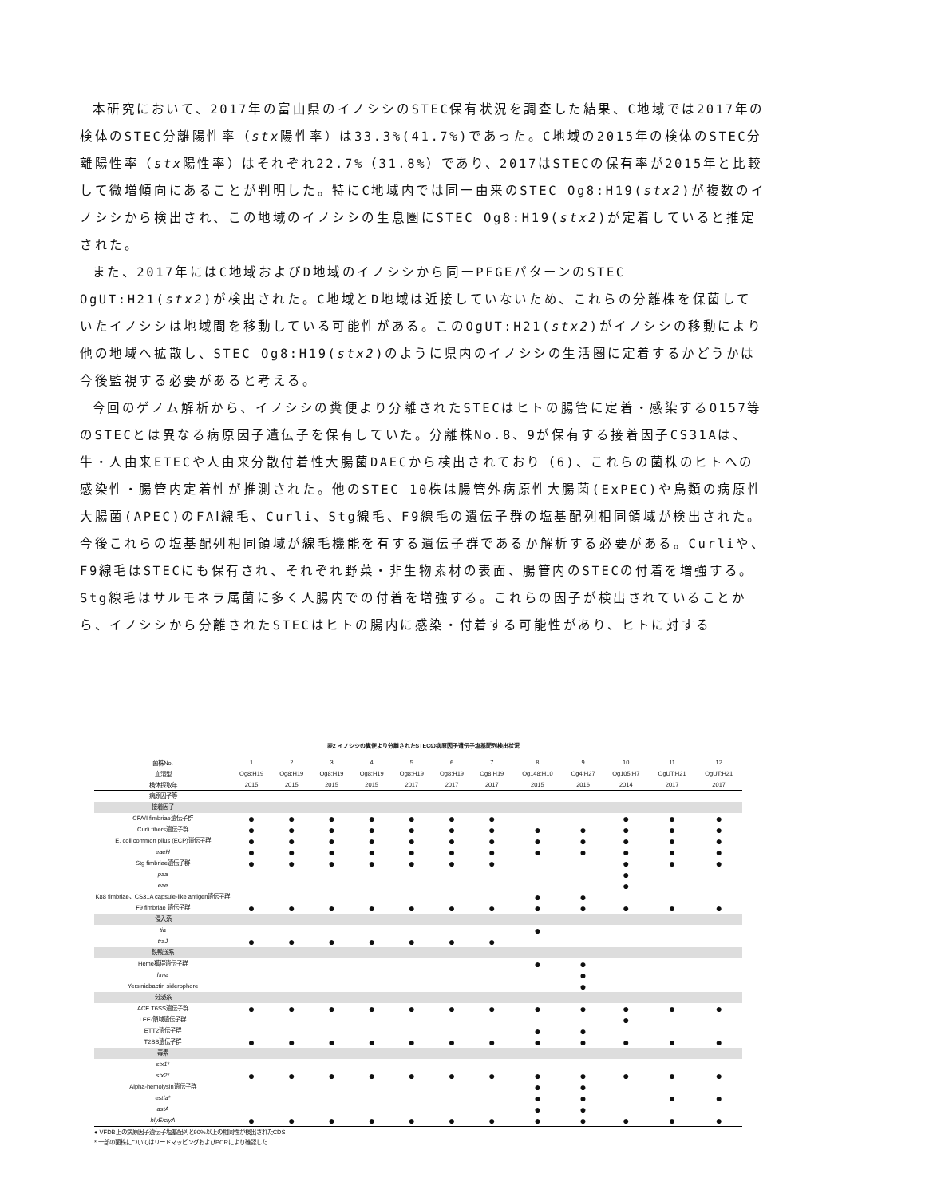本研究において、2017年の富山県のイノシシのSTEC保有状況を調査した結果、C地域では2017年の検体のSTEC分離陽性率（stx陽性率）は33.3%(41.7%)であった。C地域の2015年の検体のSTEC分離陽性率（stx陽性率）はそれぞれ22.7%（31.8%）であり、2017はSTECの保有率が2015年と比較して微増傾向にあることが判明した。特にC地域内では同一由来のSTEC Og8:H19(stx2)が複数のイノシシから検出され、この地域のイノシシの生息圏にSTEC Og8:H19(stx2)が定着していると推定された。
また、2017年にはC地域およびD地域のイノシシから同一PFGEパターンのSTEC OgUT:H21(stx2)が検出された。C地域とD地域は近接していないため、これらの分離株を保菌していたイノシシは地域間を移動している可能性がある。このOgUT:H21(stx2)がイノシシの移動により他の地域へ拡散し、STEC Og8:H19(stx2)のように県内のイノシシの生活圏に定着するかどうかは今後監視する必要があると考える。
今回のゲノム解析から、イノシシの糞便より分離されたSTECはヒトの腸管に定着・感染するO157等のSTECとは異なる病原因子遺伝子を保有していた。分離株No.8、9が保有する接着因子CS31Aは、牛・人由来ETECや人由来分散付着性大腸菌DAECから検出されており（6)、これらの菌株のヒトへの感染性・腸管内定着性が推測された。他のSTEC 10株は腸管外病原性大腸菌(ExPEC)や鳥類の病原性大腸菌(APEC)のFAⅠ線毛、Curli、Stg線毛、F9線毛の遺伝子群の塩基配列相同領域が検出された。今後これらの塩基配列相同領域が線毛機能を有する遺伝子群であるか解析する必要がある。Curliや、F9線毛はSTECにも保有され、それぞれ野菜・非生物素材の表面、腸管内のSTECの付着を増強する。Stg線毛はサルモネラ属菌に多く人腸内での付着を増強する。これらの因子が検出されていることから、イノシシから分離されたSTECはヒトの腸内に感染・付着する可能性があり、ヒトに対する
表2 イノシシの糞便より分離されたSTECの病原因子遺伝子塩基配列検出状況
| 菌株No. | 1 | 2 | 3 | 4 | 5 | 6 | 7 | 8 | 9 | 10 | 11 | 12 |
| --- | --- | --- | --- | --- | --- | --- | --- | --- | --- | --- | --- | --- |
| 血清型 | Og8:H19 | Og8:H19 | Og8:H19 | Og8:H19 | Og8:H19 | Og8:H19 | Og8:H19 | Og148:H10 | Og4:H27 | Og105:H7 | OgUT:H21 | OgUT:H21 |
| 検体採取年 | 2015 | 2015 | 2015 | 2015 | 2017 | 2017 | 2017 | 2015 | 2016 | 2014 | 2017 | 2017 |
| 病原因子等 | | | | | | | | | | | | |
| 接着因子 | | | | | | | | | | | | |
| CFA/I fimbriae遺伝子群 | ● | ● | ● | ● | ● | ● | ● | | | ● | ● | ● |
| Curli fibers遺伝子群 | ● | ● | ● | ● | ● | ● | ● | ● | ● | ● | ● | ● |
| E. coli common pilus (ECP)遺伝子群 | ● | ● | ● | ● | ● | ● | ● | ● | ● | ● | ● | ● |
| eaeH | ● | ● | ● | ● | ● | ● | ● | ● | ● | ● | ● | ● |
| Stg fimbriae遺伝子群 | ● | ● | ● | ● | ● | ● | ● | | | ● | ● | ● |
| paa | | | | | | | | | | ● | | |
| eae | | | | | | | | | | ● | | |
| K88 fimbriae、CS31A capsule-like antigen遺伝子群 | | | | | | | | ● | ● | | | |
| F9 fimbriae 遺伝子群 | ● | ● | ● | ● | ● | ● | ● | ● | ● | ● | ● | ● |
| 侵入系 | | | | | | | | | | | | |
| tia | | | | | | | | ● | | | | |
| traJ | ● | ● | ● | ● | ● | ● | ● | | | | | |
| 鉄輸送系 | | | | | | | | | | | | |
| Heme獲得遺伝子群 | | | | | | | | ● | ● | | | |
| hma | | | | | | | | | ● | | | |
| Yersiniabactin siderophore | | | | | | | | | ● | | | |
| 分泌系 | | | | | | | | | | | | |
| ACE T6SS遺伝子群 | ● | ● | ● | ● | ● | ● | ● | ● | ● | ● | ● | ● |
| LEE-領域遺伝子群 | | | | | | | | | | ● | | |
| ETT2遺伝子群 | | | | | | | | ● | ● | | | |
| T2SS遺伝子群 | ● | ● | ● | ● | ● | ● | ● | ● | ● | ● | ● | ● |
| 毒素 | | | | | | | | | | | | |
| stx1 * | | | | | | | | | | | | |
| stx2 * | ● | ● | ● | ● | ● | ● | ● | ● | ● | ● | ● | ● |
| Alpha-hemolysin遺伝子群 | | | | | | | | ● | ● | | | |
| estIa * | | | | | | | | ● | ● | | ● | ● |
| astA | | | | | | | | ● | ● | | | |
| hlyE/clyA | ● | ● | ● | ● | ● | ● | ● | ● | ● | ● | ● | ● |
● VFDB上の病原因子遺伝子塩基配列と90%以上の相同性が検出されたCDS
* 一部の菌株についてはリードマッピングおよびPCRにより確認した